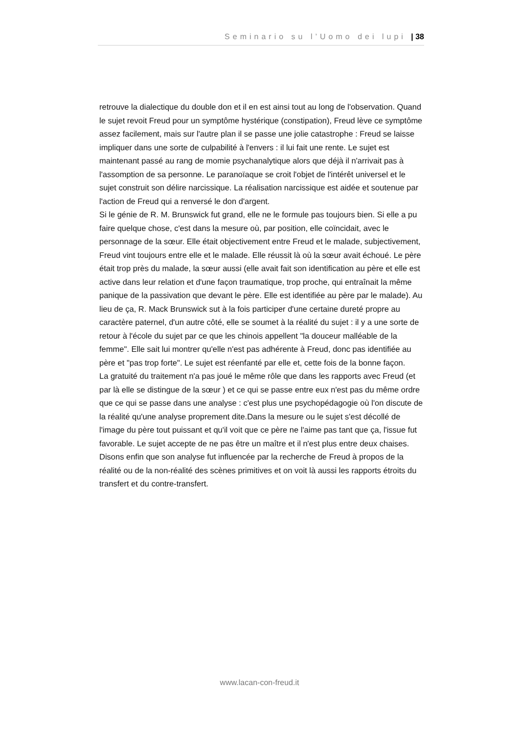Seminario su l’Uomo dei lupi | 38
retrouve la dialectique du double don et il en est ainsi tout au long de l'observation. Quand le sujet revoit Freud pour un symptôme hystérique (constipation), Freud lève ce symptôme assez facilement, mais sur l'autre plan il se passe une jolie catastrophe : Freud se laisse impliquer dans une sorte de culpabilité à l'envers : il lui fait une rente. Le sujet est maintenant passé au rang de momie psychanalytique alors que déjà il n'arrivait pas à l'assomption de sa personne. Le paranoïaque se croit l'objet de l'intérêt universel et le sujet construit son délire narcissique. La réalisation narcissique est aidée et soutenue par l'action de Freud qui a renversé le don d'argent.
Si le génie de R. M. Brunswick fut grand, elle ne le formule pas toujours bien. Si elle a pu faire quelque chose, c'est dans la mesure où, par position, elle coïncidait, avec le personnage de la sœur. Elle était objectivement entre Freud et le malade, subjectivement, Freud vint toujours entre elle et le malade. Elle réussit là où la sœur avait échoué. Le père était trop près du malade, la sœur aussi (elle avait fait son identification au père et elle est active dans leur relation et d'une façon traumatique, trop proche, qui entraînait la même panique de la passivation que devant le père. Elle est identifiée au père par le malade). Au lieu de ça, R. Mack Brunswick sut à la fois participer d'une certaine dureté propre au caractère paternel, d'un autre côté, elle se soumet à la réalité du sujet : il y a une sorte de retour à l'école du sujet par ce que les chinois appellent "la douceur malléable de la femme". Elle sait lui montrer qu'elle n'est pas adhérente à Freud, donc pas identifiée au père et "pas trop forte". Le sujet est réenfanté par elle et, cette fois de la bonne façon.
La gratuité du traitement n'a pas joué le même rôle que dans les rapports avec Freud (et par là elle se distingue de la sœur ) et ce qui se passe entre eux n'est pas du même ordre que ce qui se passe dans une analyse : c'est plus une psychopédagogie où l'on discute de la réalité qu'une analyse proprement dite.Dans la mesure ou le sujet s'est décollé de l'image du père tout puissant et qu'il voit que ce père ne l'aime pas tant que ça, l'issue fut favorable. Le sujet accepte de ne pas être un maître et il n'est plus entre deux chaises.
Disons enfin que son analyse fut influencée par la recherche de Freud à propos de la réalité ou de la non-réalité des scènes primitives et on voit là aussi les rapports étroits du transfert et du contre-transfert.
www.lacan-con-freud.it